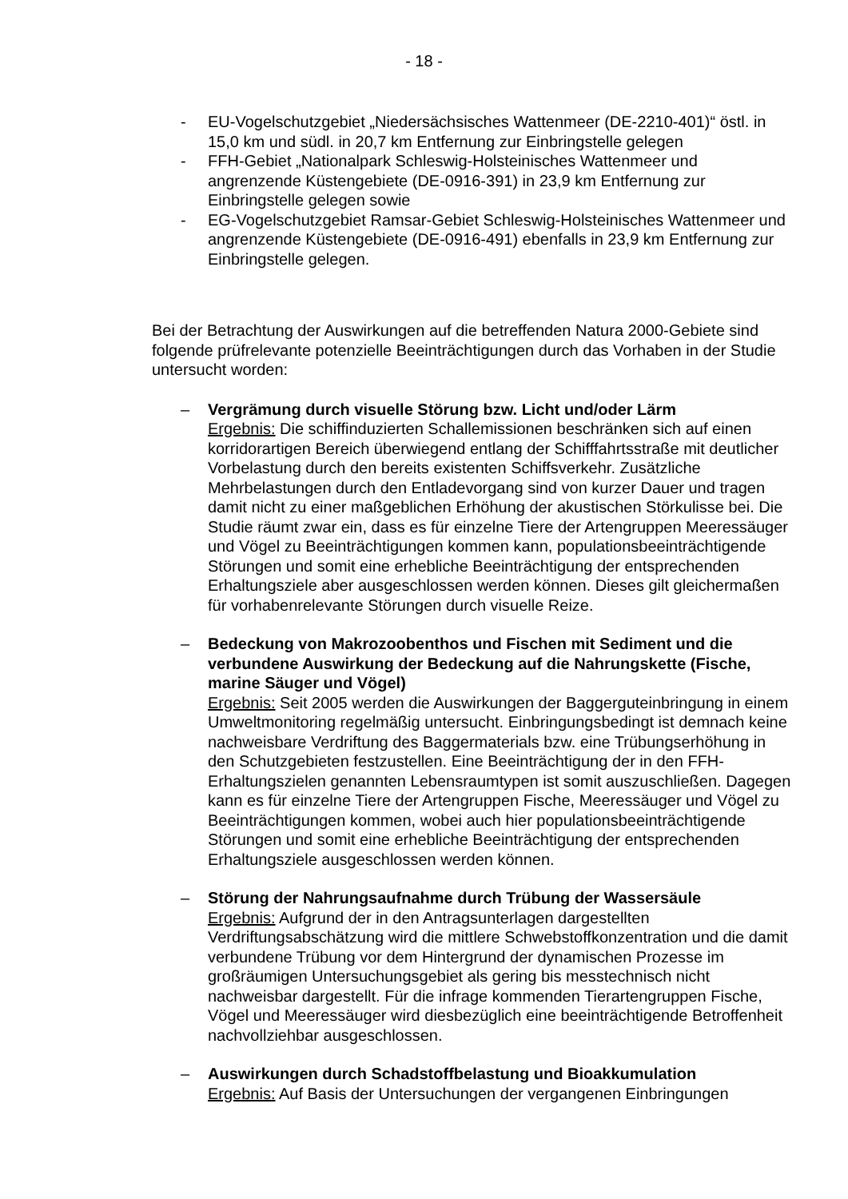- 18 -
- EU-Vogelschutzgebiet „Niedersächsisches Wattenmeer (DE-2210-401)“ östl. in 15,0 km und südl. in 20,7 km Entfernung zur Einbringstelle gelegen
- FFH-Gebiet „Nationalpark Schleswig-Holsteinisches Wattenmeer und angrenzende Küstengebiete (DE-0916-391) in 23,9 km Entfernung zur Einbringstelle gelegen sowie
- EG-Vogelschutzgebiet Ramsar-Gebiet Schleswig-Holsteinisches Wattenmeer und angrenzende Küstengebiete (DE-0916-491) ebenfalls in 23,9 km Entfernung zur Einbringstelle gelegen.
Bei der Betrachtung der Auswirkungen auf die betreffenden Natura 2000-Gebiete sind folgende prüfrelevante potenzielle Beeinträchtigungen durch das Vorhaben in der Studie untersucht worden:
– Vergrämung durch visuelle Störung bzw. Licht und/oder Lärm
Ergebnis: Die schiffinduzierten Schallemissionen beschränken sich auf einen korridorartigen Bereich überwiegend entlang der Schifffahrtsstraße mit deutlicher Vorbelastung durch den bereits existenten Schiffsverkehr. Zusätzliche Mehrbelastungen durch den Entladevorgang sind von kurzer Dauer und tragen damit nicht zu einer maßgeblichen Erhöhung der akustischen Störkulisse bei. Die Studie räumt zwar ein, dass es für einzelne Tiere der Artengruppen Meeressäuger und Vögel zu Beeinträchtigungen kommen kann, populationsbeeinträchtigende Störungen und somit eine erhebliche Beeinträchtigung der entsprechenden Erhaltungsziele aber ausgeschlossen werden können. Dieses gilt gleichermaßen für vorhabenrelevante Störungen durch visuelle Reize.
– Bedeckung von Makrozoobenthos und Fischen mit Sediment und die verbundene Auswirkung der Bedeckung auf die Nahrungskette (Fische, marine Säuger und Vögel)
Ergebnis: Seit 2005 werden die Auswirkungen der Baggerguteinbringung in einem Umweltmonitoring regelmäßig untersucht. Einbringungsbedingt ist demnach keine nachweisbare Verdriftung des Baggermaterials bzw. eine Trübungserhöhung in den Schutzgebieten festzustellen. Eine Beeinträchtigung der in den FFH-Erhaltungszielen genannten Lebensraumtypen ist somit auszuschließen. Dagegen kann es für einzelne Tiere der Artengruppen Fische, Meeressäuger und Vögel zu Beeinträchtigungen kommen, wobei auch hier populationsbeeinträchtigende Störungen und somit eine erhebliche Beeinträchtigung der entsprechenden Erhaltungsziele ausgeschlossen werden können.
– Störung der Nahrungsaufnahme durch Trübung der Wassersäule
Ergebnis: Aufgrund der in den Antragsunterlagen dargestellten Verdriftungsabschätzung wird die mittlere Schwebstoffkonzentration und die damit verbundene Trübung vor dem Hintergrund der dynamischen Prozesse im großräumigen Untersuchungsgebiet als gering bis messtechnisch nicht nachweisbar dargestellt. Für die infrage kommenden Tierartengruppen Fische, Vögel und Meeressäuger wird diesbezüglich eine beeinträchtigende Betroffenheit nachvollziehbar ausgeschlossen.
– Auswirkungen durch Schadstoffbelastung und Bioakkumulation
Ergebnis: Auf Basis der Untersuchungen der vergangenen Einbringungen